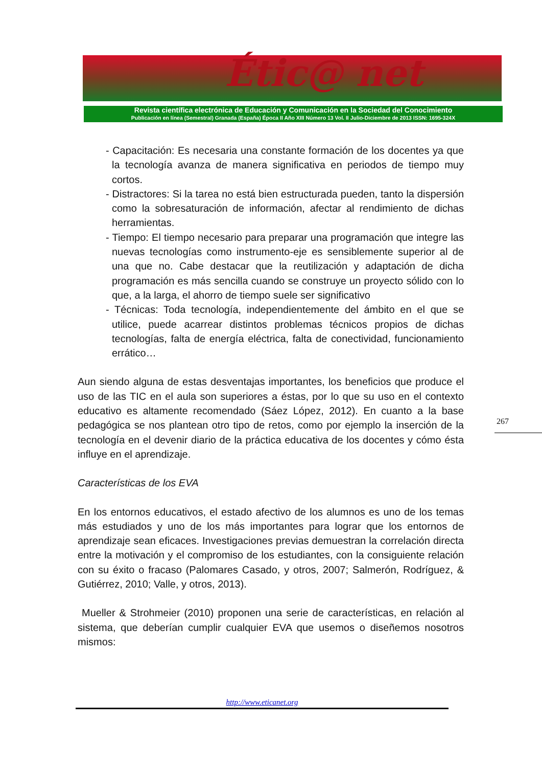Étic@ net
Revista científica electrónica de Educación y Comunicación en la Sociedad del Conocimiento
Publicación en línea (Semestral) Granada (España) Época II Año XIII Número 13 Vol. II Julio-Diciembre de 2013 ISSN: 1695-324X
- Capacitación: Es necesaria una constante formación de los docentes ya que la tecnología avanza de manera significativa en periodos de tiempo muy cortos.
- Distractores: Si la tarea no está bien estructurada pueden, tanto la dispersión como la sobresaturación de información, afectar al rendimiento de dichas herramientas.
- Tiempo: El tiempo necesario para preparar una programación que integre las nuevas tecnologías como instrumento-eje es sensiblemente superior al de una que no. Cabe destacar que la reutilización y adaptación de dicha programación es más sencilla cuando se construye un proyecto sólido con lo que, a la larga, el ahorro de tiempo suele ser significativo
- Técnicas: Toda tecnología, independientemente del ámbito en el que se utilice, puede acarrear distintos problemas técnicos propios de dichas tecnologías, falta de energía eléctrica, falta de conectividad, funcionamiento errático…
Aun siendo alguna de estas desventajas importantes, los beneficios que produce el uso de las TIC en el aula son superiores a éstas, por lo que su uso en el contexto educativo es altamente recomendado (Sáez López, 2012). En cuanto a la base pedagógica se nos plantean otro tipo de retos, como por ejemplo la inserción de la tecnología en el devenir diario de la práctica educativa de los docentes y cómo ésta influye en el aprendizaje.
Características de los EVA
En los entornos educativos, el estado afectivo de los alumnos es uno de los temas más estudiados y uno de los más importantes para lograr que los entornos de aprendizaje sean eficaces. Investigaciones previas demuestran la correlación directa entre la motivación y el compromiso de los estudiantes, con la consiguiente relación con su éxito o fracaso (Palomares Casado, y otros, 2007; Salmerón, Rodríguez, & Gutiérrez, 2010; Valle, y otros, 2013).
Mueller & Strohmeier (2010) proponen una serie de características, en relación al sistema, que deberían cumplir cualquier EVA que usemos o diseñemos nosotros mismos:
267
http://www.eticanet.org